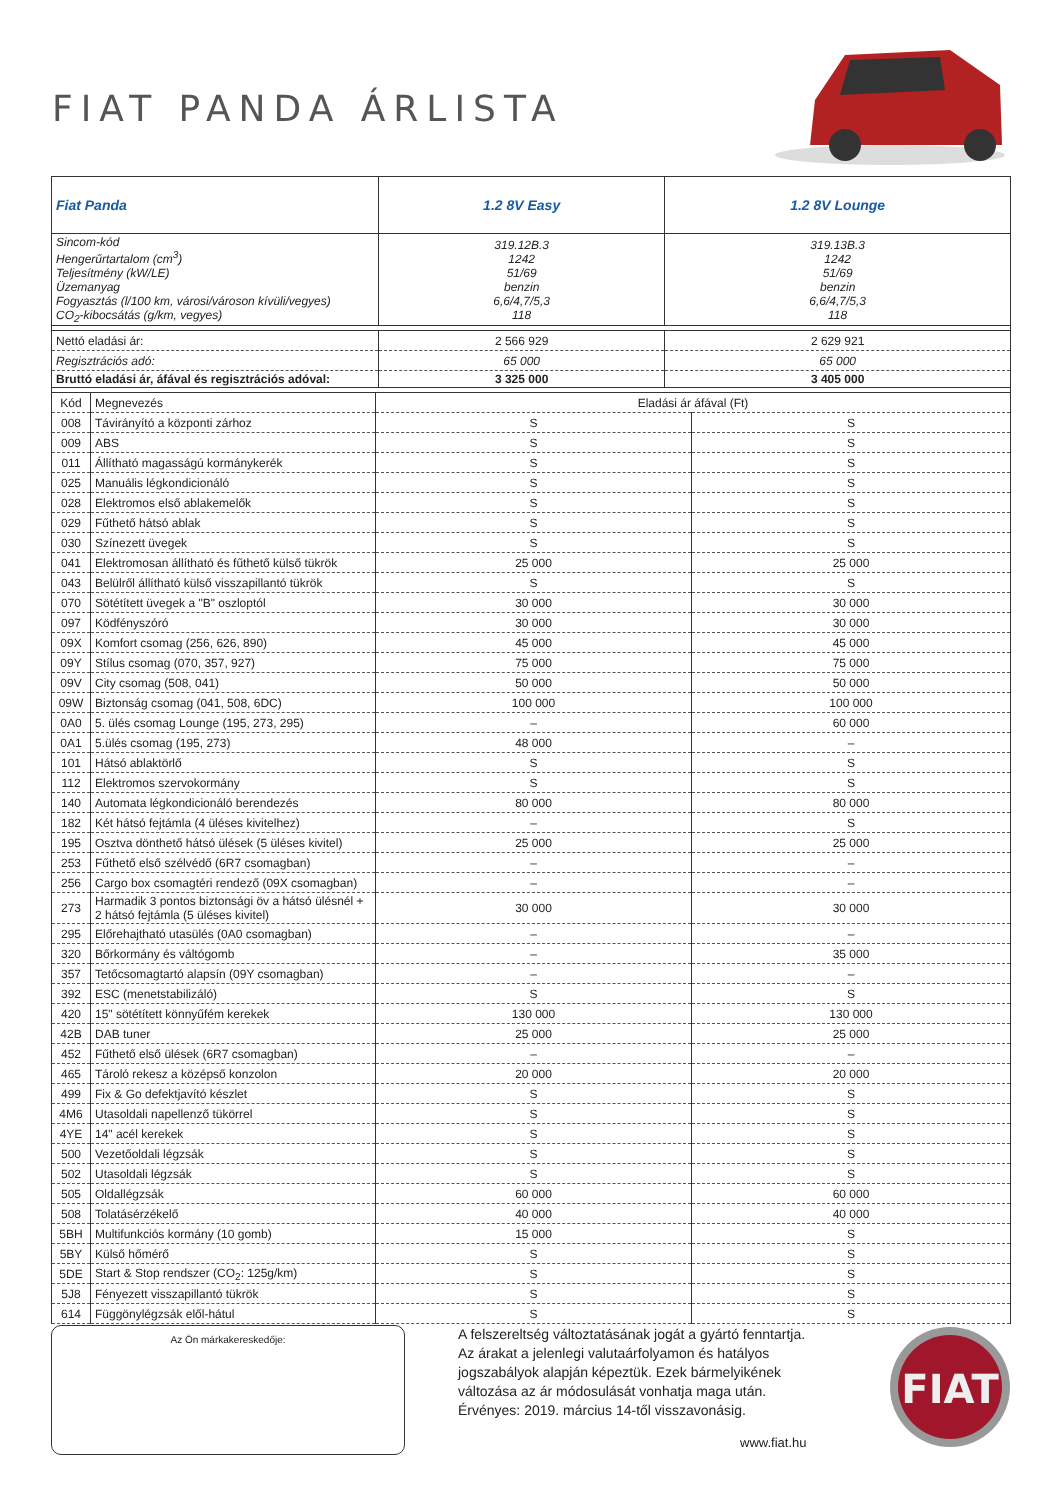FIAT PANDA ÁRLISTA
| Fiat Panda | 1.2 8V Easy | 1.2 8V Lounge |
| --- | --- | --- |
| Sincom-kód Hengerűrtartalom (cm<sup>3</sup>) Teljesítmény (kW/LE) Üzemanyag Fogyasztás (l/100 km, városi/városon kívüli/vegyes) CO<sub>2</sub>-kibocsátás (g/km, vegyes) | 319.12B.3 1242 51/69 benzin 6,6/4,7/5,3 118 | 319.13B.3 1242 51/69 benzin 6,6/4,7/5,3 118 |
| Nettó eladási ár: | 2 566 929 | 2 629 921 |
| Regisztrációs adó: | 65 000 | 65 000 |
| Bruttó eladási ár, áfával és regisztrációs adóval: | 3 325 000 | 3 405 000 |
| Kód | Megnevezés | Eladási ár áfával (Ft) | |
| 008 | Távirányító a központi zárhoz | S | S |
| 009 | ABS | S | S |
| 011 | Állítható magasságú kormánykerék | S | S |
| 025 | Manuális légkondicionáló | S | S |
| 028 | Elektromos első ablakemelők | S | S |
| 029 | Fűthető hátsó ablak | S | S |
| 030 | Színezett üvegek | S | S |
| 041 | Elektromosan állítható és fűthető külső tükrök | 25 000 | 25 000 |
| 043 | Belülről állítható külső visszapillantó tükrök | S | S |
| 070 | Sötétített üvegek a "B" oszloptól | 30 000 | 30 000 |
| 097 | Ködfényszóró | 30 000 | 30 000 |
| 09X | Komfort csomag (256, 626, 890) | 45 000 | 45 000 |
| 09Y | Stílus csomag (070, 357, 927) | 75 000 | 75 000 |
| 09V | City csomag (508, 041) | 50 000 | 50 000 |
| 09W | Biztonság csomag (041, 508, 6DC) | 100 000 | 100 000 |
| 0A0 | 5. ülés csomag Lounge (195, 273, 295) | – | 60 000 |
| 0A1 | 5.ülés csomag (195, 273) | 48 000 | – |
| 101 | Hátsó ablaktörlő | S | S |
| 112 | Elektromos szervokormány | S | S |
| 140 | Automata légkondicionáló berendezés | 80 000 | 80 000 |
| 182 | Két hátsó fejtámla (4 üléses kivitelhez) | – | S |
| 195 | Osztva dönthető hátsó ülések (5 üléses kivitel) | 25 000 | 25 000 |
| 253 | Fűthető első szélvédő (6R7 csomagban) | – | – |
| 256 | Cargo box csomagtéri rendező (09X csomagban) | – | – |
| 273 | Harmadik 3 pontos biztonsági öv a hátsó ülésnél + 2 hátsó fejtámla (5 üléses kivitel) | 30 000 | 30 000 |
| 295 | Előrehajtható utasülés (0A0 csomagban) | – | – |
| 320 | Bőrkormány és váltógomb | – | 35 000 |
| 357 | Tetőcsomagtartó alapsín (09Y csomagban) | – | – |
| 392 | ESC (menetstabilizáló) | S | S |
| 420 | 15" sötétített könnyűfém kerekek | 130 000 | 130 000 |
| 42B | DAB tuner | 25 000 | 25 000 |
| 452 | Fűthető első ülések (6R7 csomagban) | – | – |
| 465 | Tároló rekesz a középső konzolon | 20 000 | 20 000 |
| 499 | Fix & Go defektjavító készlet | S | S |
| 4M6 | Utasoldali napellenző tükörrel | S | S |
| 4YE | 14" acél kerekek | S | S |
| 500 | Vezetőoldali légzsák | S | S |
| 502 | Utasoldali légzsák | S | S |
| 505 | Oldallégzsák | 60 000 | 60 000 |
| 508 | Tolatásérzékelő | 40 000 | 40 000 |
| 5BH | Multifunkciós kormány (10 gomb) | 15 000 | S |
| 5BY | Külső hőmérő | S | S |
| 5DE | Start & Stop rendszer (CO<sub>2</sub>: 125g/km) | S | S |
| 5J8 | Fényezett visszapillantó tükrök | S | S |
| 614 | Függönylégzsák elől-hátul | S | S |
Az Ön márkakereskedője:
A felszereltség változtatásának jogát a gyártó fenntartja.
Az árakat a jelenlegi valutaárfolyamon és hatályos
jogszabályok alapján képeztük. Ezek bármelyikének
változása az ár módosulását vonhatja maga után.
Érvényes: 2019. március 14-től visszavonásig.
www.fiat.hu
FIAT